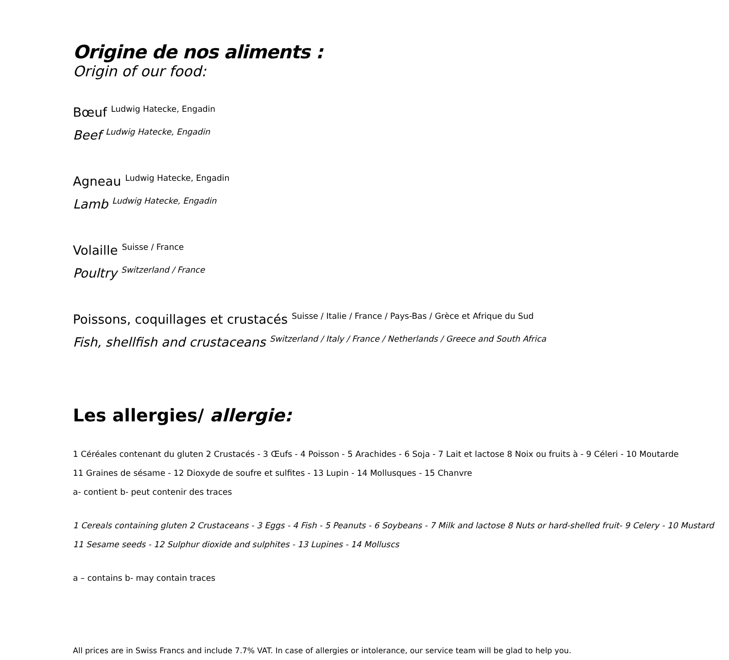Origine de nos aliments :
Origin of our food:
Bœuf <sup>Ludwig Hatecke, Engadin</sup>
Beef <sup>Ludwig Hatecke, Engadin</sup>
Agneau <sup>Ludwig Hatecke, Engadin</sup>
Lamb <sup>Ludwig Hatecke, Engadin</sup>
Volaille <sup>Suisse / France</sup>
Poultry <sup>Switzerland / France</sup>
Poissons, coquillages et crustacés <sup>Suisse / Italie / France / Pays-Bas / Grèce et Afrique du Sud</sup>
Fish, shellfish and crustaceans <sup>Switzerland / Italy / France / Netherlands / Greece and South Africa</sup>
Les allergies/ allergie:
1 Céréales contenant du gluten 2 Crustacés - 3 Œufs - 4 Poisson - 5 Arachides - 6 Soja - 7 Lait et lactose 8 Noix ou fruits à - 9 Céleri - 10 Moutarde
11 Graines de sésame - 12 Dioxyde de soufre et sulfites - 13 Lupin - 14 Mollusques - 15 Chanvre
a- contient b- peut contenir des traces
1 Cereals containing gluten 2 Crustaceans - 3 Eggs - 4 Fish - 5 Peanuts - 6 Soybeans - 7 Milk and lactose 8 Nuts or hard-shelled fruit- 9 Celery - 10 Mustard
11 Sesame seeds - 12 Sulphur dioxide and sulphites - 13 Lupines - 14 Molluscs
a – contains b- may contain traces
All prices are in Swiss Francs and include 7.7% VAT. In case of allergies or intolerance, our service team will be glad to help you.